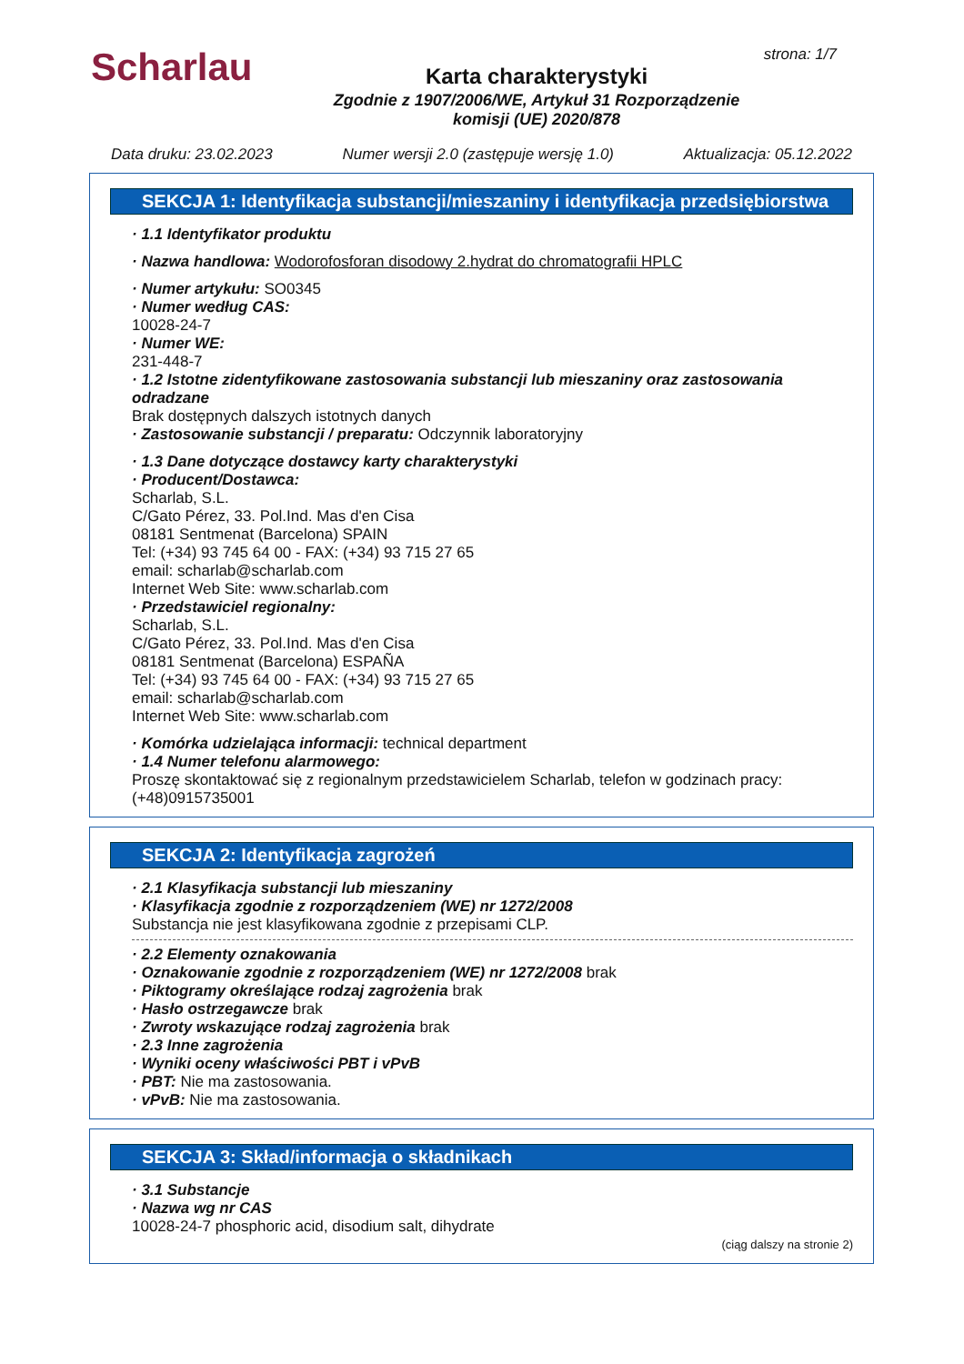Scharlau strona: 1/7
Karta charakterystyki
Zgodnie z 1907/2006/WE, Artykuł 31 Rozporządzenie
komisji (UE) 2020/878
Data druku: 23.02.2023 Numer wersji 2.0 (zastępuje wersję 1.0) Aktualizacja: 05.12.2022
SEKCJA 1: Identyfikacja substancji/mieszaniny i identyfikacja przedsiębiorstwa
· 1.1 Identyfikator produktu
· Nazwa handlowa: Wodorofosforan disodowy 2.hydrat do chromatografii HPLC
· Numer artykułu: SO0345
· Numer według CAS:
10028-24-7
· Numer WE:
231-448-7
· 1.2 Istotne zidentyfikowane zastosowania substancji lub mieszaniny oraz zastosowania odradzane
Brak dostępnych dalszych istotnych danych
· Zastosowanie substancji / preparatu: Odczynnik laboratoryjny
· 1.3 Dane dotyczące dostawcy karty charakterystyki
· Producent/Dostawca:
Scharlab, S.L.
C/Gato Pérez, 33. Pol.Ind. Mas d'en Cisa
08181 Sentmenat (Barcelona) SPAIN
Tel: (+34) 93 745 64 00 - FAX: (+34) 93 715 27 65
email: scharlab@scharlab.com
Internet Web Site: www.scharlab.com
· Przedstawiciel regionalny:
Scharlab, S.L.
C/Gato Pérez, 33. Pol.Ind. Mas d'en Cisa
08181 Sentmenat (Barcelona) ESPAÑA
Tel: (+34) 93 745 64 00 - FAX: (+34) 93 715 27 65
email: scharlab@scharlab.com
Internet Web Site: www.scharlab.com
· Komórka udzielająca informacji: technical department
· 1.4 Numer telefonu alarmowego:
Proszę skontaktować się z regionalnym przedstawicielem Scharlab, telefon w godzinach pracy: (+48)0915735001
SEKCJA 2: Identyfikacja zagrożeń
· 2.1 Klasyfikacja substancji lub mieszaniny
· Klasyfikacja zgodnie z rozporządzeniem (WE) nr 1272/2008
Substancja nie jest klasyfikowana zgodnie z przepisami CLP.
· 2.2 Elementy oznakowania
· Oznakowanie zgodnie z rozporządzeniem (WE) nr 1272/2008 brak
· Piktogramy określające rodzaj zagrożenia brak
· Hasło ostrzegawcze brak
· Zwroty wskazujące rodzaj zagrożenia brak
· 2.3 Inne zagrożenia
· Wyniki oceny właściwości PBT i vPvB
· PBT: Nie ma zastosowania.
· vPvB: Nie ma zastosowania.
SEKCJA 3: Skład/informacja o składnikach
· 3.1 Substancje
· Nazwa wg nr CAS
10028-24-7 phosphoric acid, disodium salt, dihydrate
(ciąg dalszy na stronie 2)